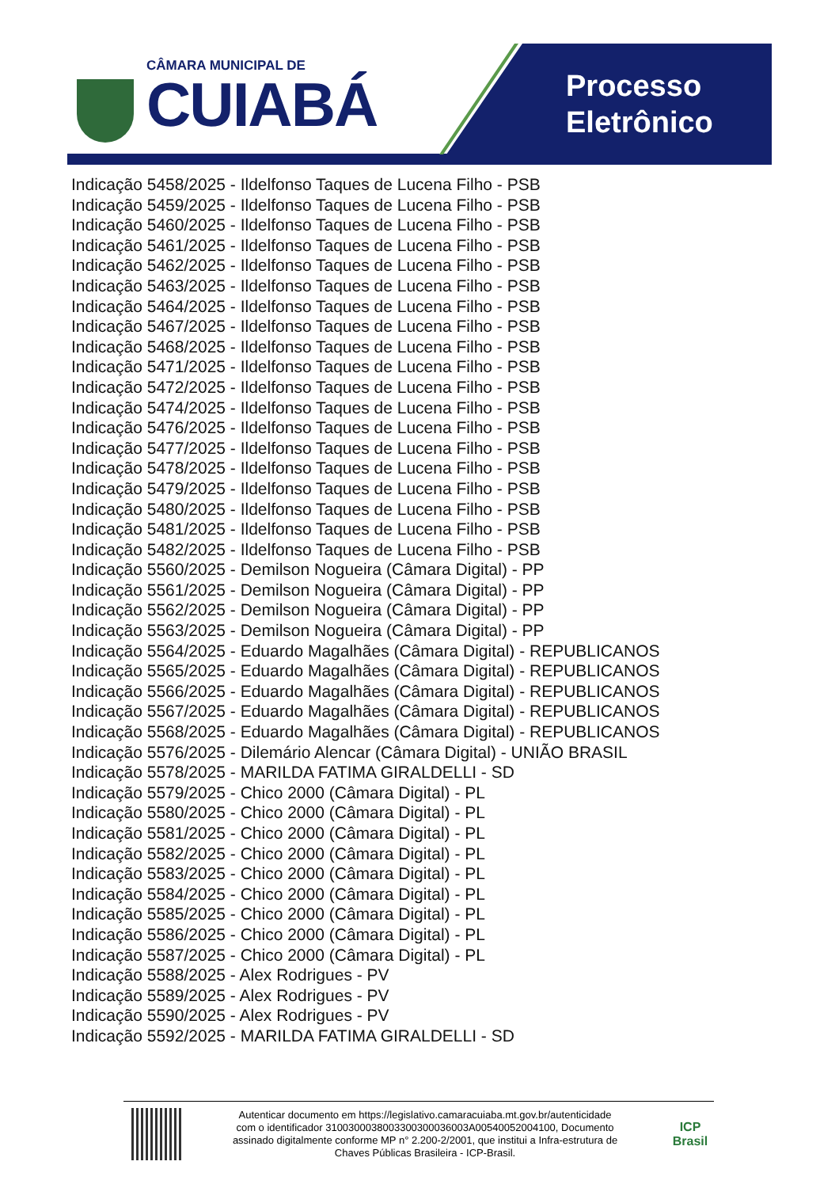CÂMARA MUNICIPAL DE
CUIABÁ
Processo
Eletrônico
Indicação 5458/2025 - Ildelfonso Taques de Lucena Filho - PSB
Indicação 5459/2025 - Ildelfonso Taques de Lucena Filho - PSB
Indicação 5460/2025 - Ildelfonso Taques de Lucena Filho - PSB
Indicação 5461/2025 - Ildelfonso Taques de Lucena Filho - PSB
Indicação 5462/2025 - Ildelfonso Taques de Lucena Filho - PSB
Indicação 5463/2025 - Ildelfonso Taques de Lucena Filho - PSB
Indicação 5464/2025 - Ildelfonso Taques de Lucena Filho - PSB
Indicação 5467/2025 - Ildelfonso Taques de Lucena Filho - PSB
Indicação 5468/2025 - Ildelfonso Taques de Lucena Filho - PSB
Indicação 5471/2025 - Ildelfonso Taques de Lucena Filho - PSB
Indicação 5472/2025 - Ildelfonso Taques de Lucena Filho - PSB
Indicação 5474/2025 - Ildelfonso Taques de Lucena Filho - PSB
Indicação 5476/2025 - Ildelfonso Taques de Lucena Filho - PSB
Indicação 5477/2025 - Ildelfonso Taques de Lucena Filho - PSB
Indicação 5478/2025 - Ildelfonso Taques de Lucena Filho - PSB
Indicação 5479/2025 - Ildelfonso Taques de Lucena Filho - PSB
Indicação 5480/2025 - Ildelfonso Taques de Lucena Filho - PSB
Indicação 5481/2025 - Ildelfonso Taques de Lucena Filho - PSB
Indicação 5482/2025 - Ildelfonso Taques de Lucena Filho - PSB
Indicação 5560/2025 - Demilson Nogueira (Câmara Digital) - PP
Indicação 5561/2025 - Demilson Nogueira (Câmara Digital) - PP
Indicação 5562/2025 - Demilson Nogueira (Câmara Digital) - PP
Indicação 5563/2025 - Demilson Nogueira (Câmara Digital) - PP
Indicação 5564/2025 - Eduardo Magalhães (Câmara Digital) - REPUBLICANOS
Indicação 5565/2025 - Eduardo Magalhães (Câmara Digital) - REPUBLICANOS
Indicação 5566/2025 - Eduardo Magalhães (Câmara Digital) - REPUBLICANOS
Indicação 5567/2025 - Eduardo Magalhães (Câmara Digital) - REPUBLICANOS
Indicação 5568/2025 - Eduardo Magalhães (Câmara Digital) - REPUBLICANOS
Indicação 5576/2025 - Dilemário Alencar (Câmara Digital) - UNIÃO BRASIL
Indicação 5578/2025 - MARILDA FATIMA GIRALDELLI - SD
Indicação 5579/2025 - Chico 2000 (Câmara Digital) - PL
Indicação 5580/2025 - Chico 2000 (Câmara Digital) - PL
Indicação 5581/2025 - Chico 2000 (Câmara Digital) - PL
Indicação 5582/2025 - Chico 2000 (Câmara Digital) - PL
Indicação 5583/2025 - Chico 2000 (Câmara Digital) - PL
Indicação 5584/2025 - Chico 2000 (Câmara Digital) - PL
Indicação 5585/2025 - Chico 2000 (Câmara Digital) - PL
Indicação 5586/2025 - Chico 2000 (Câmara Digital) - PL
Indicação 5587/2025 - Chico 2000 (Câmara Digital) - PL
Indicação 5588/2025 - Alex Rodrigues - PV
Indicação 5589/2025 - Alex Rodrigues - PV
Indicação 5590/2025 - Alex Rodrigues - PV
Indicação 5592/2025 - MARILDA FATIMA GIRALDELLI - SD
Autenticar documento em https://legislativo.camaracuiaba.mt.gov.br/autenticidade
com o identificador 3100300038003300300036003A00540052004100, Documento
assinado digitalmente conforme MP n° 2.200-2/2001, que institui a Infra-estrutura de
Chaves Públicas Brasileira - ICP-Brasil.
ICP
Brasil